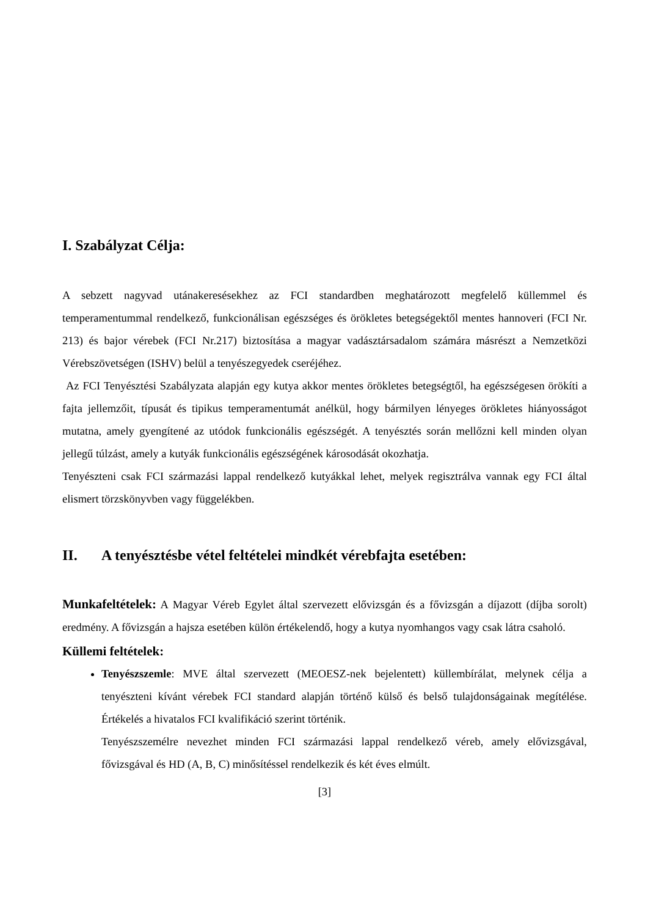I. Szabályzat Célja:
A sebzett nagyvad utánakeresésekhez az FCI standardben meghatározott megfelelő küllemmel és temperamentummal rendelkező, funkcionálisan egészséges és örökletes betegségektől mentes hannoveri (FCI Nr. 213) és bajor vérebek (FCI Nr.217) biztosítása a magyar vadásztársadalom számára másrészt a Nemzetközi Vérebszövetségen (ISHV) belül a tenyészegyedek cseréjéhez.
Az FCI Tenyésztési Szabályzata alapján egy kutya akkor mentes örökletes betegségtől, ha egészségesen örökíti a fajta jellemzőit, típusát és tipikus temperamentumát anélkül, hogy bármilyen lényeges örökletes hiányosságot mutatna, amely gyengítené az utódok funkcionális egészségét. A tenyésztés során mellőzni kell minden olyan jellegű túlzást, amely a kutyák funkcionális egészségének károsodását okozhatja.
Tenyészteni csak FCI származási lappal rendelkező kutyákkal lehet, melyek regisztrálva vannak egy FCI által elismert törzskönyvben vagy függelékben.
II. A tenyésztésbe vétel feltételei mindkét vérebfajta esetében:
Munkafeltételek: A Magyar Véreb Egylet által szervezett elővizsgán és a fővizsgán a díjazott (díjba sorolt) eredmény. A fővizsgán a hajsza esetében külön értékelendő, hogy a kutya nyomhangos vagy csak látra csaholó.
Küllemi feltételek:
Tenyészszemle: MVE által szervezett (MEOESZ-nek bejelentett) küllembírálat, melynek célja a tenyészteni kívánt vérebek FCI standard alapján történő külső és belső tulajdonságainak megítélése. Értékelés a hivatalos FCI kvalifikáció szerint történik.
Tenyészszemélre nevezhet minden FCI származási lappal rendelkező véreb, amely elővizsgával, fővizsgával és HD (A, B, C) minősítéssel rendelkezik és két éves elmúlt.
[3]